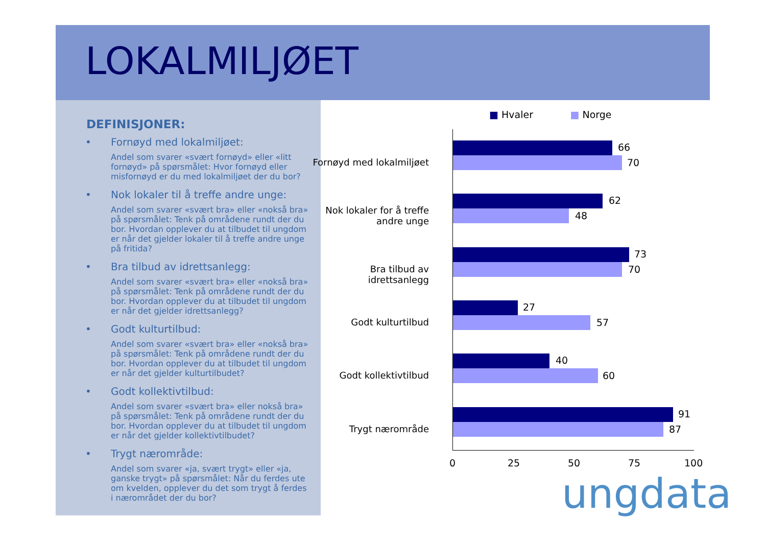LOKALMILJØET
DEFINISJONER:
•
Fornøyd med lokalmiljøet:
Andel som svarer «svært fornøyd» eller «litt fornøyd» på spørsmålet: Hvor fornøyd eller misfornøyd er du med lokalmiljøet der du bor?
•
Nok lokaler til å treffe andre unge:
Andel som svarer «svært bra» eller «nokså bra» på spørsmålet: Tenk på områdene rundt der du bor. Hvordan opplever du at tilbudet til ungdom er når det gjelder lokaler til å treffe andre unge på fritida?
•
Bra tilbud av idrettsanlegg:
Andel som svarer «svært bra» eller «nokså bra» på spørsmålet: Tenk på områdene rundt der du bor. Hvordan opplever du at tilbudet til ungdom er når det gjelder idrettsanlegg?
•
Godt kulturtilbud:
Andel som svarer «svært bra» eller «nokså bra» på spørsmålet: Tenk på områdene rundt der du bor. Hvordan opplever du at tilbudet til ungdom er når det gjelder kulturtilbudet?
•
Godt kollektivtilbud:
Andel som svarer «svært bra» eller nokså bra» på spørsmålet: Tenk på områdene rundt der du bor. Hvordan opplever du at tilbudet til ungdom er når det gjelder kollektivtilbudet?
•
Trygt nærområde:
Andel som svarer «ja, svært trygt» eller «ja, ganske trygt» på spørsmålet: Når du ferdes ute om kvelden, opplever du det som trygt å ferdes i nærområdet der du bor?
■ Hvaler ■ Norge
Fornøyd med lokalmiljøet
66
70
Nok lokaler for å treffe andre unge
62
48
Bra tilbud av idrettsanlegg
73
70
Godt kulturtilbud
27
57
Godt kollektivtilbud
40
60
Trygt nærområde
91
87
0 25 50 75 100
ungdata